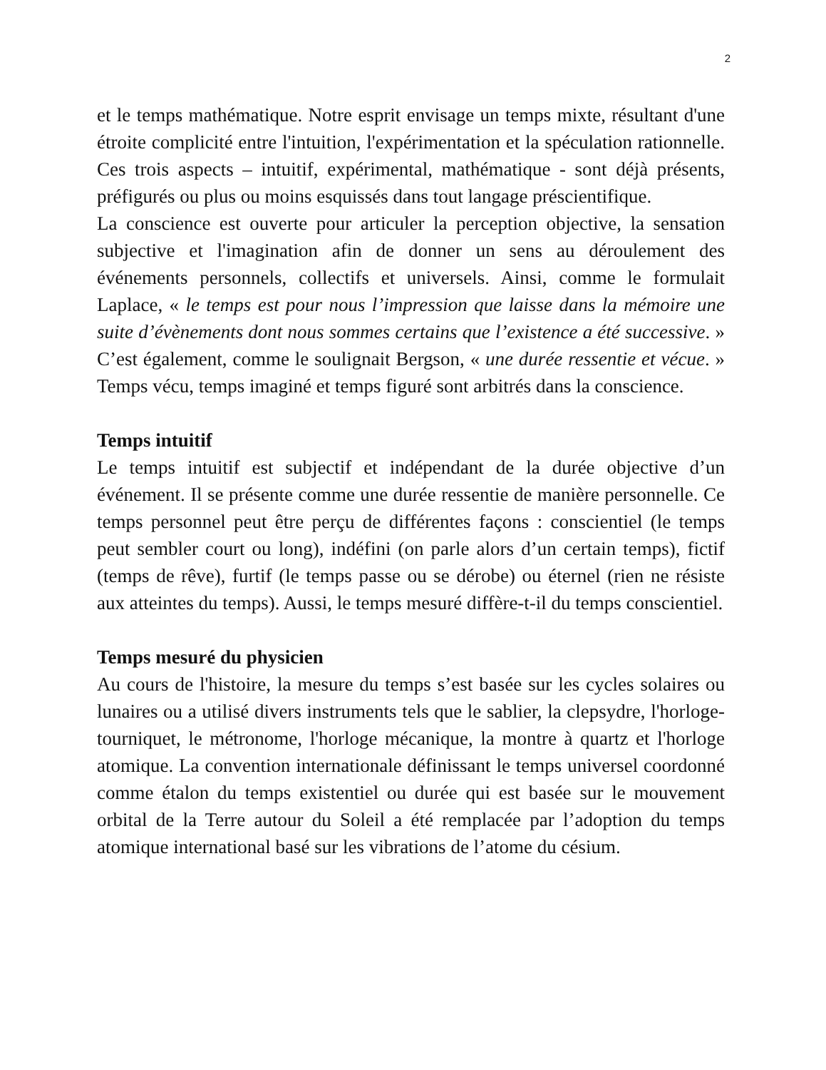2
et le temps mathématique. Notre esprit envisage un temps mixte, résultant d'une étroite complicité entre l'intuition, l'expérimentation et la spéculation rationnelle. Ces trois aspects – intuitif, expérimental, mathématique - sont déjà présents, préfigurés ou plus ou moins esquissés dans tout langage préscientifique.
La conscience est ouverte pour articuler la perception objective, la sensation subjective et l'imagination afin de donner un sens au déroulement des événements personnels, collectifs et universels. Ainsi, comme le formulait Laplace, « le temps est pour nous l’impression que laisse dans la mémoire une suite d’évènements dont nous sommes certains que l’existence a été successive. » C’est également, comme le soulignait Bergson, « une durée ressentie et vécue. » Temps vécu, temps imaginé et temps figuré sont arbitrés dans la conscience.
Temps intuitif
Le temps intuitif est subjectif et indépendant de la durée objective d’un événement. Il se présente comme une durée ressentie de manière personnelle. Ce temps personnel peut être perçu de différentes façons : conscientiel (le temps peut sembler court ou long), indéfini (on parle alors d’un certain temps), fictif (temps de rêve), furtif (le temps passe ou se dérobe) ou éternel (rien ne résiste aux atteintes du temps). Aussi, le temps mesuré diffère-t-il du temps conscientiel.
Temps mesuré du physicien
Au cours de l'histoire, la mesure du temps s’est basée sur les cycles solaires ou lunaires ou a utilisé divers instruments tels que le sablier, la clepsydre, l'horloge-tourniquet, le métronome, l'horloge mécanique, la montre à quartz et l'horloge atomique. La convention internationale définissant le temps universel coordonné comme étalon du temps existentiel ou durée qui est basée sur le mouvement orbital de la Terre autour du Soleil a été remplacée par l’adoption du temps atomique international basé sur les vibrations de l’atome du césium.